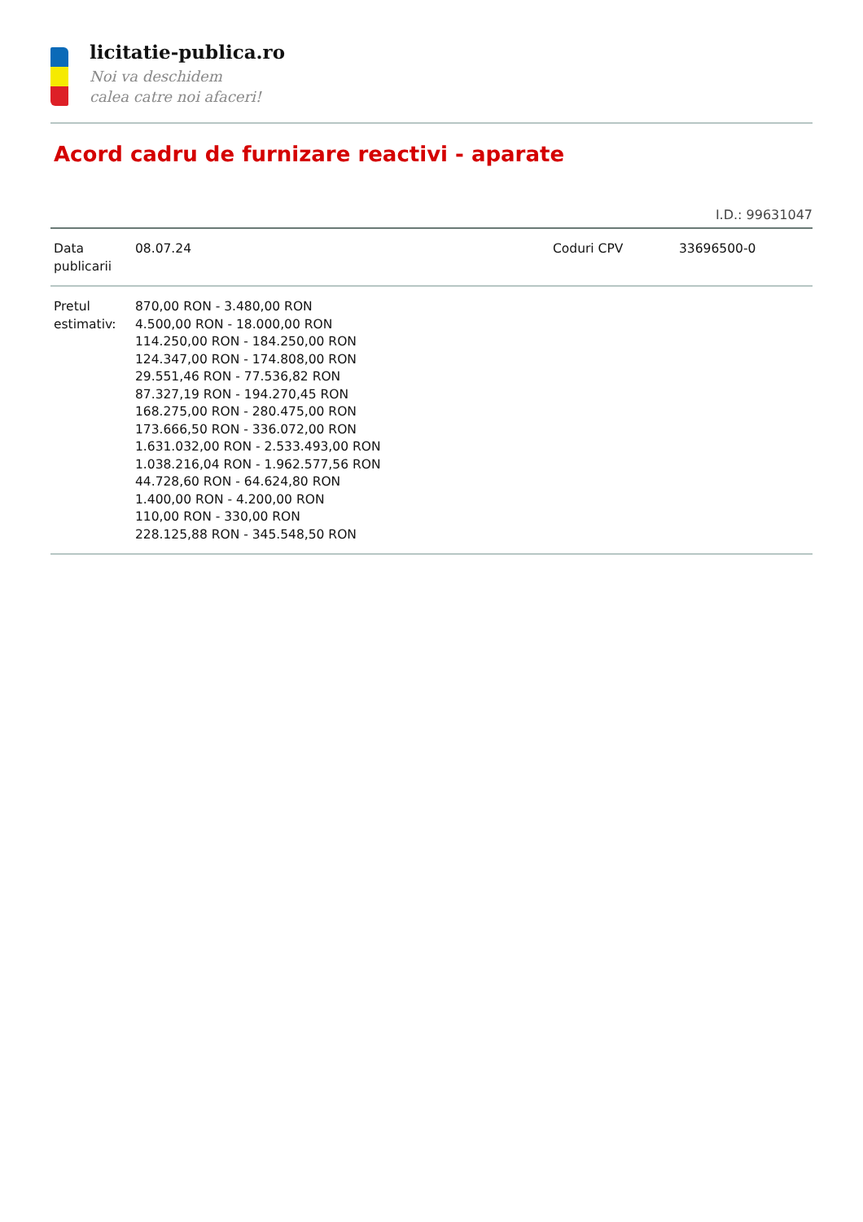licitatie-publica.ro
Noi va deschidem
calea catre noi afaceri!
Acord cadru de furnizare reactivi - aparate
I.D.: 99631047
| Data publicarii | 08.07.24 | Coduri CPV | 33696500-0 |
| Pretul estimativ: | 870,00 RON - 3.480,00 RON 4.500,00 RON - 18.000,00 RON 114.250,00 RON - 184.250,00 RON 124.347,00 RON - 174.808,00 RON 29.551,46 RON - 77.536,82 RON 87.327,19 RON - 194.270,45 RON 168.275,00 RON - 280.475,00 RON 173.666,50 RON - 336.072,00 RON 1.631.032,00 RON - 2.533.493,00 RON 1.038.216,04 RON - 1.962.577,56 RON 44.728,60 RON - 64.624,80 RON 1.400,00 RON - 4.200,00 RON 110,00 RON - 330,00 RON 228.125,88 RON - 345.548,50 RON | | |